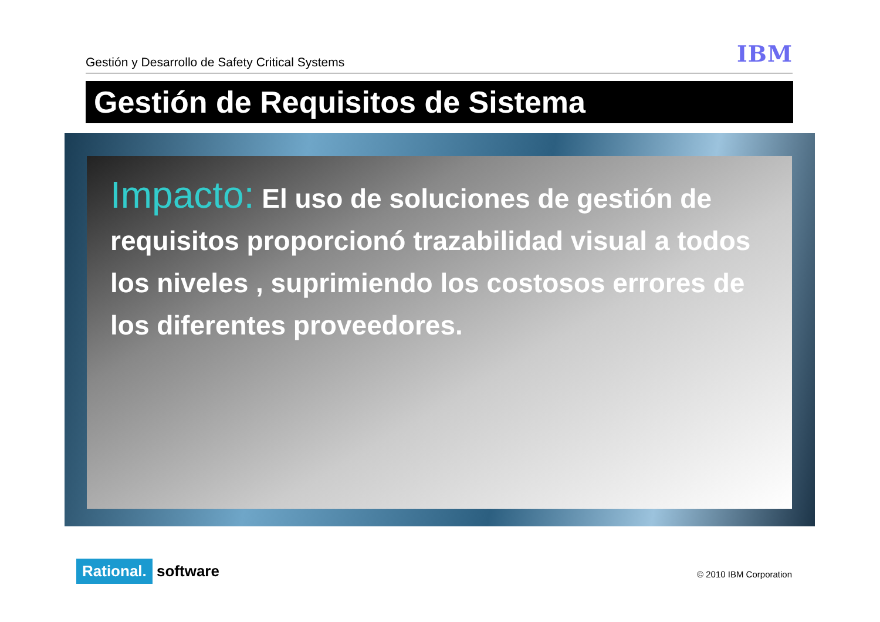Gestión y Desarrollo de Safety Critical Systems
IBM
Gestión de Requisitos de Sistema
Impacto: El uso de soluciones de gestión de requisitos proporcionó trazabilidad visual a todos los niveles , suprimiendo los costosos errores de los diferentes proveedores.
Rational. software © 2010 IBM Corporation